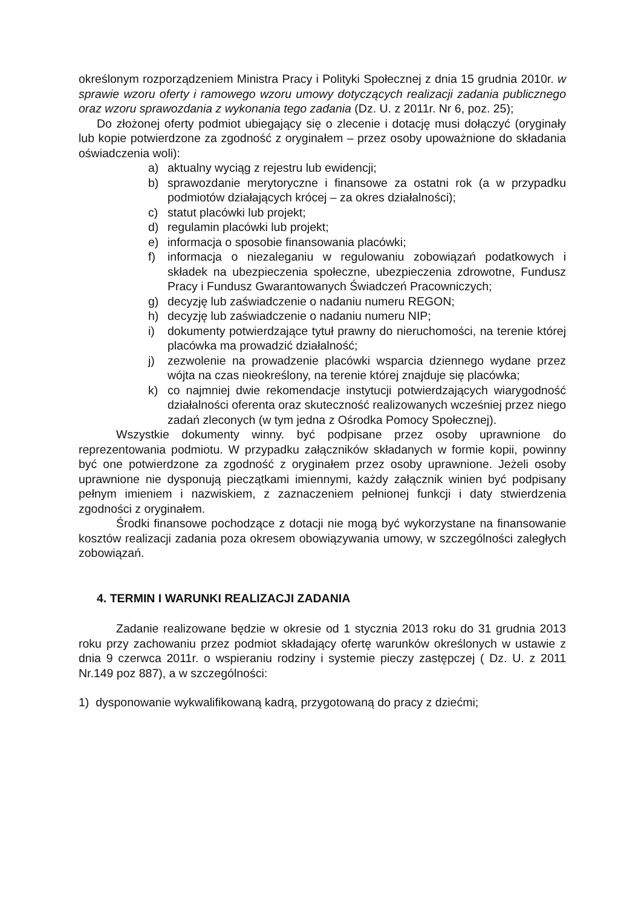określonym rozporządzeniem Ministra Pracy i Polityki Społecznej z dnia 15 grudnia 2010r. w sprawie wzoru oferty i ramowego wzoru umowy dotyczących realizacji zadania publicznego oraz wzoru sprawozdania z wykonania tego zadania (Dz. U. z 2011r. Nr 6, poz. 25);
Do złożonej oferty podmiot ubiegający się o zlecenie i dotację musi dołączyć (oryginały lub kopie potwierdzone za zgodność z oryginałem – przez osoby upoważnione do składania oświadczenia woli):
a) aktualny wyciąg z rejestru lub ewidencji;
b) sprawozdanie merytoryczne i finansowe za ostatni rok (a w przypadku podmiotów działających krócej – za okres działalności);
c) statut placówki lub projekt;
d) regulamin placówki lub projekt;
e) informacja o sposobie finansowania placówki;
f) informacja o niezaleganiu w regulowaniu zobowiązań podatkowych i składek na ubezpieczenia społeczne, ubezpieczenia zdrowotne, Fundusz Pracy i Fundusz Gwarantowanych Świadczeń Pracowniczych;
g) decyzję lub zaświadczenie o nadaniu numeru REGON;
h) decyzję lub zaświadczenie o nadaniu numeru NIP;
i) dokumenty potwierdzające tytuł prawny do nieruchomości, na terenie której placówka ma prowadzić działalność;
j) zezwolenie na prowadzenie placówki wsparcia dziennego wydane przez wójta na czas nieokreślony, na terenie której znajduje się placówka;
k) co najmniej dwie rekomendacje instytucji potwierdzających wiarygodność działalności oferenta oraz skuteczność realizowanych wcześniej przez niego zadań zleconych (w tym jedna z Ośrodka Pomocy Społecznej).
Wszystkie dokumenty winny. być podpisane przez osoby uprawnione do reprezentowania podmiotu. W przypadku załączników składanych w formie kopii, powinny być one potwierdzone za zgodność z oryginałem przez osoby uprawnione. Jeżeli osoby uprawnione nie dysponują pieczątkami imiennymi, każdy załącznik winien być podpisany pełnym imieniem i nazwiskiem, z zaznaczeniem pełnionej funkcji i daty stwierdzenia zgodności z oryginałem.
Środki finansowe pochodzące z dotacji nie mogą być wykorzystane na finansowanie kosztów realizacji zadania poza okresem obowiązywania umowy, w szczególności zaległych zobowiązań.
4. TERMIN I WARUNKI REALIZACJI ZADANIA
Zadanie realizowane będzie w okresie od 1 stycznia 2013 roku do 31 grudnia 2013 roku przy zachowaniu przez podmiot składający ofertę warunków określonych w ustawie z dnia 9 czerwca 2011r. o wspieraniu rodziny i systemie pieczy zastępczej ( Dz. U. z 2011 Nr.149 poz 887), a w szczególności:
1) dysponowanie wykwalifikowaną kadrą, przygotowaną do pracy z dziećmi;